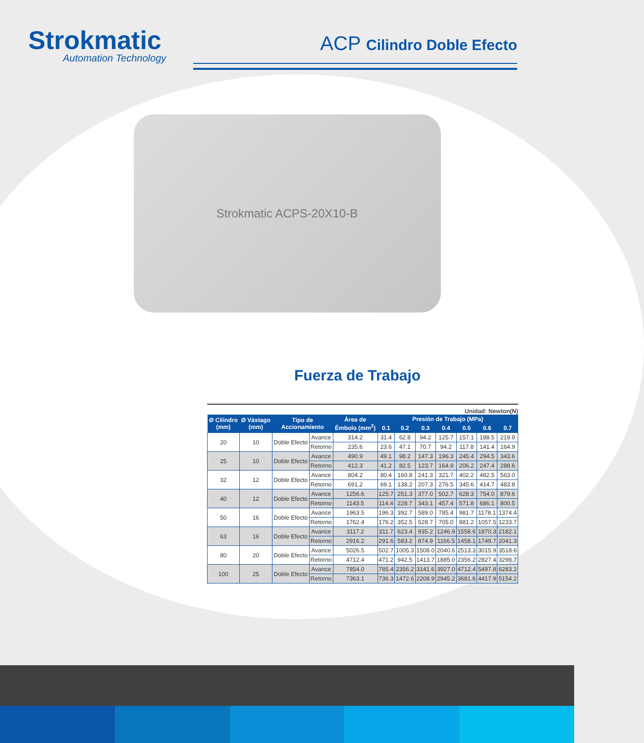Strokmatic
Automation Technology
ACP Cilindro Doble Efecto
Strokmatic ACPS-20X10-B
Fuerza de Trabajo
Unidad: Newton(N)
| Ø Cilindro (mm) | Ø Vástago (mm) | Tipo de Accionamiento | | Área de Émbolo (mm<sup>2</sup>) | Presión de Trabajo (MPa) | | | | | | |
| --- | --- | --- | --- | --- | --- | --- | --- | --- | --- | --- | --- |
| | | | | | 0.1 | 0.2 | 0.3 | 0.4 | 0.5 | 0.6 | 0.7 |
| 20 | 10 | Doble Efecto | Avance | 314.2 | 31.4 | 62.8 | 94.2 | 125.7 | 157.1 | 188.5 | 219.9 |
| | | | Retorno | 235.6 | 23.6 | 47.1 | 70.7 | 94.2 | 117.8 | 141.4 | 164.9 |
| 25 | 10 | Doble Efecto | Avance | 490.9 | 49.1 | 98.2 | 147.3 | 196.3 | 245.4 | 294.5 | 343.6 |
| | | | Retorno | 412.3 | 41.2 | 82.5 | 123.7 | 164.9 | 206.2 | 247.4 | 288.6 |
| 32 | 12 | Doble Efecto | Avance | 804.2 | 80.4 | 160.8 | 241.3 | 321.7 | 402.2 | 482.5 | 563.0 |
| | | | Retorno | 691.2 | 69.1 | 138.2 | 207.3 | 276.5 | 345.6 | 414.7 | 483.8 |
| 40 | 12 | Doble Efecto | Avance | 1256.6 | 125.7 | 251.3 | 377.0 | 502.7 | 628.3 | 754.0 | 879.6 |
| | | | Retorno | 1143.5 | 114.4 | 228.7 | 343.1 | 457.4 | 571.8 | 686.1 | 800.5 |
| 50 | 16 | Doble Efecto | Avance | 1963.5 | 196.3 | 392.7 | 589.0 | 785.4 | 981.7 | 1178.1 | 1374.4 |
| | | | Retorno | 1762.4 | 176.2 | 352.5 | 528.7 | 705.0 | 881.2 | 1057.5 | 1233.7 |
| 63 | 16 | Doble Efecto | Avance | 3117.2 | 311.7 | 623.4 | 935.2 | 1246.9 | 1558.6 | 1870.3 | 2182.1 |
| | | | Retorno | 2916.2 | 291.6 | 583.2 | 874.9 | 1166.5 | 1458.1 | 1749.7 | 2041.3 |
| 80 | 20 | Doble Efecto | Avance | 5026.5 | 502.7 | 1005.3 | 1508.0 | 2040.6 | 2513.3 | 3015.9 | 3518.6 |
| | | | Retorno | 4712.4 | 471.2 | 942.5 | 1413.7 | 1885.0 | 2356.2 | 2827.4 | 3298.7 |
| 100 | 25 | Doble Efecto | Avance | 7854.0 | 785.4 | 2356.2 | 3141.6 | 3927.0 | 4712.4 | 5497.8 | 6283.2 |
| | | | Retorno | 7363.1 | 736.3 | 1472.6 | 2208.9 | 2945.2 | 3681.6 | 4417.9 | 5154.2 |